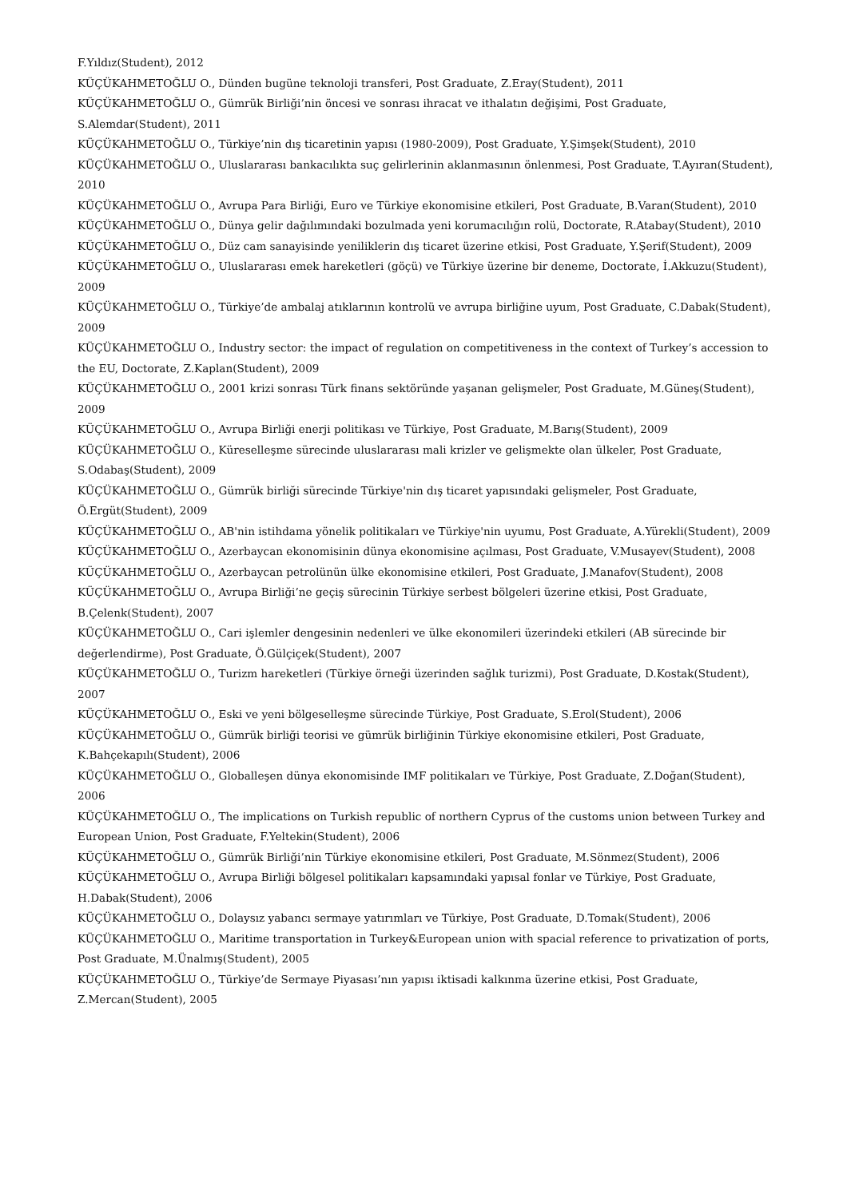F.Yıldız(Student), 2012
KÜÇÜKAHMETOĞLU O., Dünden bugüne teknoloji transferi, Post Graduate, Z.Eray(Student), 2011
KÜÇÜKAHMETOĞLU O., Gümrük Birliği’nin öncesi ve sonrası ihracat ve ithalatın değişimi, Post Graduate, S.Alemdar(Student), 2011
KÜÇÜKAHMETOĞLU O., Türkiye’nin dış ticaretinin yapısı (1980-2009), Post Graduate, Y.Şimşek(Student), 2010
KÜÇÜKAHMETOĞLU O., Uluslararası bankacılıkta suç gelirlerinin aklanmasının önlenmesi, Post Graduate, T.Ayıran(Student), 2010
KÜÇÜKAHMETOĞLU O., Avrupa Para Birliği, Euro ve Türkiye ekonomisine etkileri, Post Graduate, B.Varan(Student), 2010
KÜÇÜKAHMETOĞLU O., Dünya gelir dağılımındaki bozulmada yeni korumacılığın rolü, Doctorate, R.Atabay(Student), 2010
KÜÇÜKAHMETOĞLU O., Düz cam sanayisinde yeniliklerin dış ticaret üzerine etkisi, Post Graduate, Y.Şerif(Student), 2009
KÜÇÜKAHMETOĞLU O., Uluslararası emek hareketleri (göçü) ve Türkiye üzerine bir deneme, Doctorate, İ.Akkuzu(Student), 2009
KÜÇÜKAHMETOĞLU O., Türkiye’de ambalaj atıklarının kontrolü ve avrupa birliğine uyum, Post Graduate, C.Dabak(Student), 2009
KÜÇÜKAHMETOĞLU O., Industry sector: the impact of regulation on competitiveness in the context of Turkey’s accession to the EU, Doctorate, Z.Kaplan(Student), 2009
KÜÇÜKAHMETOĞLU O., 2001 krizi sonrası Türk finans sektöründe yaşanan gelişmeler, Post Graduate, M.Güneş(Student), 2009
KÜÇÜKAHMETOĞLU O., Avrupa Birliği enerji politikası ve Türkiye, Post Graduate, M.Barış(Student), 2009
KÜÇÜKAHMETOĞLU O., Küreselleşme sürecinde uluslararası mali krizler ve gelişmekte olan ülkeler, Post Graduate, S.Odabaş(Student), 2009
KÜÇÜKAHMETOĞLU O., Gümrük birliği sürecinde Türkiye'nin dış ticaret yapısındaki gelişmeler, Post Graduate, Ö.Ergüt(Student), 2009
KÜÇÜKAHMETOĞLU O., AB'nin istihdama yönelik politikaları ve Türkiye'nin uyumu, Post Graduate, A.Yürekli(Student), 2009
KÜÇÜKAHMETOĞLU O., Azerbaycan ekonomisinin dünya ekonomisine açılması, Post Graduate, V.Musayev(Student), 2008
KÜÇÜKAHMETOĞLU O., Azerbaycan petrolünün ülke ekonomisine etkileri, Post Graduate, J.Manafov(Student), 2008
KÜÇÜKAHMETOĞLU O., Avrupa Birliği’ne geçiş sürecinin Türkiye serbest bölgeleri üzerine etkisi, Post Graduate, B.Çelenk(Student), 2007
KÜÇÜKAHMETOĞLU O., Cari işlemler dengesinin nedenleri ve ülke ekonomileri üzerindeki etkileri (AB sürecinde bir değerlendirme), Post Graduate, Ö.Gülçiçek(Student), 2007
KÜÇÜKAHMETOĞLU O., Turizm hareketleri (Türkiye örneği üzerinden sağlık turizmi), Post Graduate, D.Kostak(Student), 2007
KÜÇÜKAHMETOĞLU O., Eski ve yeni bölgeselleşme sürecinde Türkiye, Post Graduate, S.Erol(Student), 2006
KÜÇÜKAHMETOĞLU O., Gümrük birliği teorisi ve gümrük birliğinin Türkiye ekonomisine etkileri, Post Graduate, K.Bahçekapılı(Student), 2006
KÜÇÜKAHMETOĞLU O., Globalleşen dünya ekonomisinde IMF politikaları ve Türkiye, Post Graduate, Z.Doğan(Student), 2006
KÜÇÜKAHMETOĞLU O., The implications on Turkish republic of northern Cyprus of the customs union between Turkey and European Union, Post Graduate, F.Yeltekin(Student), 2006
KÜÇÜKAHMETOĞLU O., Gümrük Birliği’nin Türkiye ekonomisine etkileri, Post Graduate, M.Sönmez(Student), 2006
KÜÇÜKAHMETOĞLU O., Avrupa Birliği bölgesel politikaları kapsamındaki yapısal fonlar ve Türkiye, Post Graduate, H.Dabak(Student), 2006
KÜÇÜKAHMETOĞLU O., Dolaysız yabancı sermaye yatırımları ve Türkiye, Post Graduate, D.Tomak(Student), 2006
KÜÇÜKAHMETOĞLU O., Maritime transportation in Turkey&European union with spacial reference to privatization of ports, Post Graduate, M.Ünalmış(Student), 2005
KÜÇÜKAHMETOĞLU O., Türkiye’de Sermaye Piyasası’nın yapısı iktisadi kalkınma üzerine etkisi, Post Graduate, Z.Mercan(Student), 2005